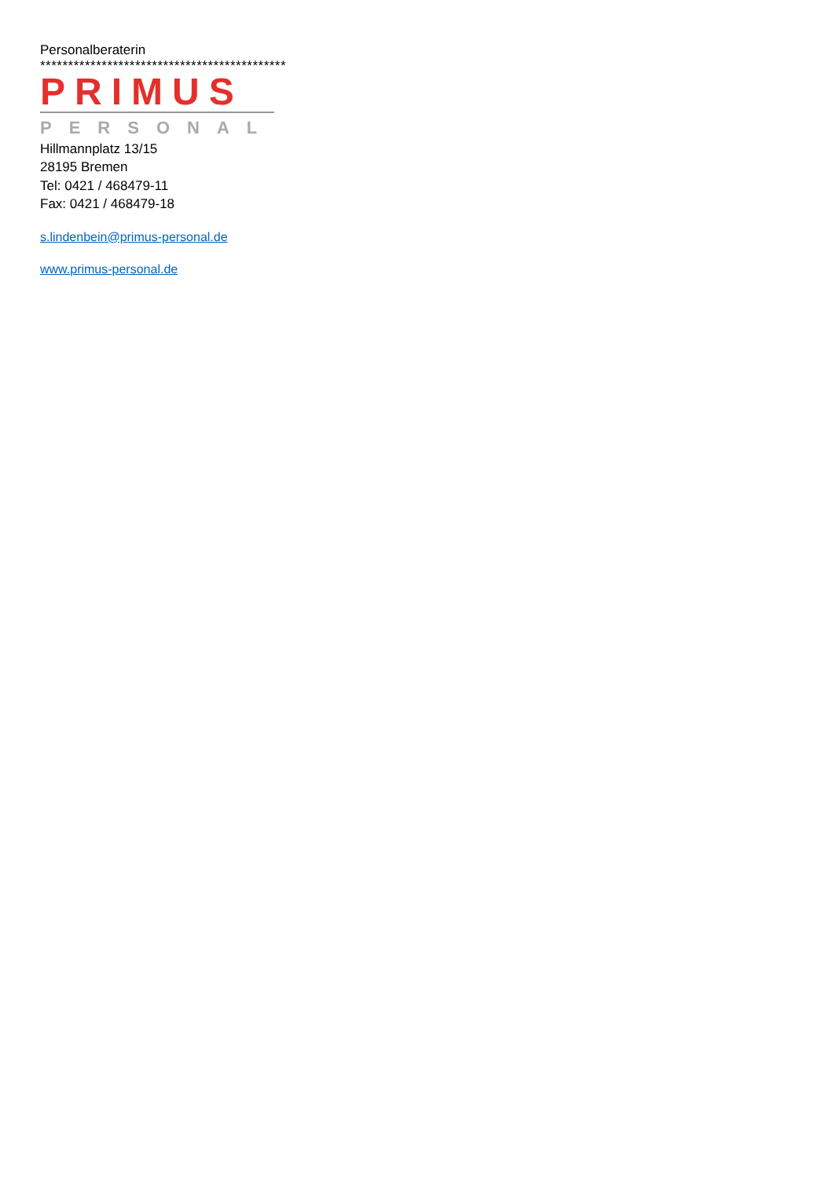Personalberaterin
********************************************
PRIMUS
PERSONAL
Hillmannplatz 13/15
28195 Bremen
Tel: 0421 / 468479-11
Fax: 0421 / 468479-18
s.lindenbein@primus-personal.de
www.primus-personal.de